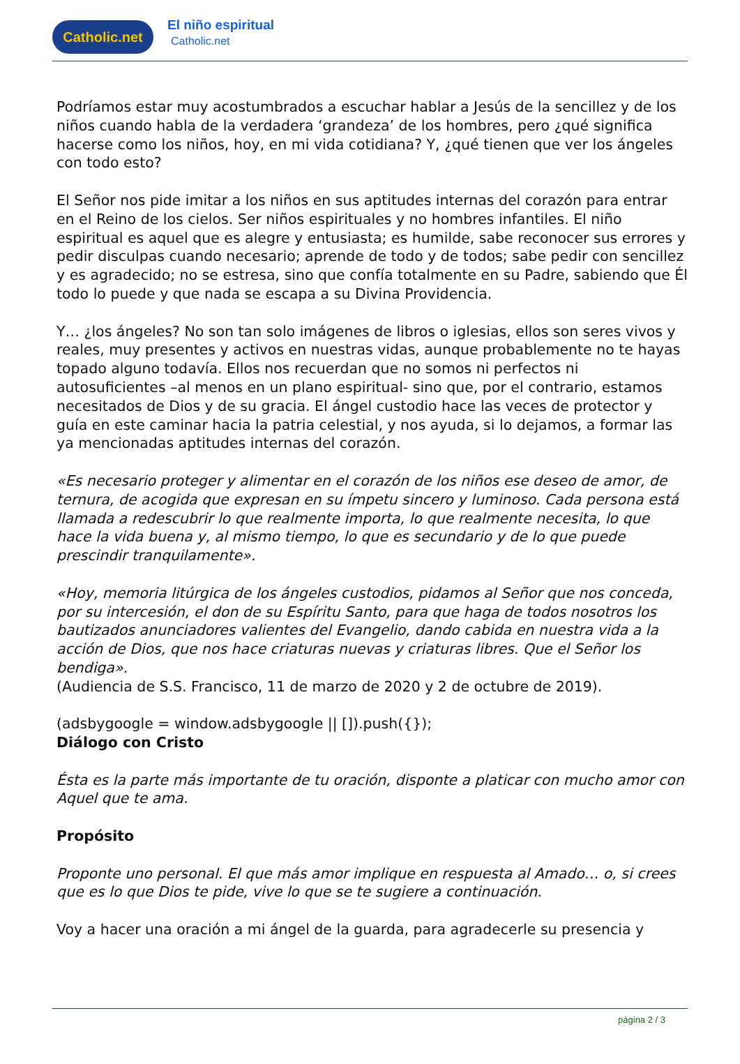Catholic.net
El niño espiritual
Catholic.net
Podríamos estar muy acostumbrados a escuchar hablar a Jesús de la sencillez y de los niños cuando habla de la verdadera ‘grandeza’ de los hombres, pero ¿qué significa hacerse como los niños, hoy, en mi vida cotidiana? Y, ¿qué tienen que ver los ángeles con todo esto?
El Señor nos pide imitar a los niños en sus aptitudes internas del corazón para entrar en el Reino de los cielos. Ser niños espirituales y no hombres infantiles. El niño espiritual es aquel que es alegre y entusiasta; es humilde, sabe reconocer sus errores y pedir disculpas cuando necesario; aprende de todo y de todos; sabe pedir con sencillez y es agradecido; no se estresa, sino que confía totalmente en su Padre, sabiendo que Él todo lo puede y que nada se escapa a su Divina Providencia.
Y… ¿los ángeles? No son tan solo imágenes de libros o iglesias, ellos son seres vivos y reales, muy presentes y activos en nuestras vidas, aunque probablemente no te hayas topado alguno todavía. Ellos nos recuerdan que no somos ni perfectos ni autosuficientes –al menos en un plano espiritual- sino que, por el contrario, estamos necesitados de Dios y de su gracia. El ángel custodio hace las veces de protector y guía en este caminar hacia la patria celestial, y nos ayuda, si lo dejamos, a formar las ya mencionadas aptitudes internas del corazón.
«Es necesario proteger y alimentar en el corazón de los niños ese deseo de amor, de ternura, de acogida que expresan en su ímpetu sincero y luminoso. Cada persona está llamada a redescubrir lo que realmente importa, lo que realmente necesita, lo que hace la vida buena y, al mismo tiempo, lo que es secundario y de lo que puede prescindir tranquilamente».
«Hoy, memoria litúrgica de los ángeles custodios, pidamos al Señor que nos conceda, por su intercesión, el don de su Espíritu Santo, para que haga de todos nosotros los bautizados anunciadores valientes del Evangelio, dando cabida en nuestra vida a la acción de Dios, que nos hace criaturas nuevas y criaturas libres. Que el Señor los bendiga».
(Audiencia de S.S. Francisco, 11 de marzo de 2020 y 2 de octubre de 2019).
(adsbygoogle = window.adsbygoogle || []).push({});
Diálogo con Cristo
Ésta es la parte más importante de tu oración, disponte a platicar con mucho amor con Aquel que te ama.
Propósito
Proponte uno personal. El que más amor implique en respuesta al Amado… o, si crees que es lo que Dios te pide, vive lo que se te sugiere a continuación.
Voy a hacer una oración a mi ángel de la guarda, para agradecerle su presencia y
página 2 / 3